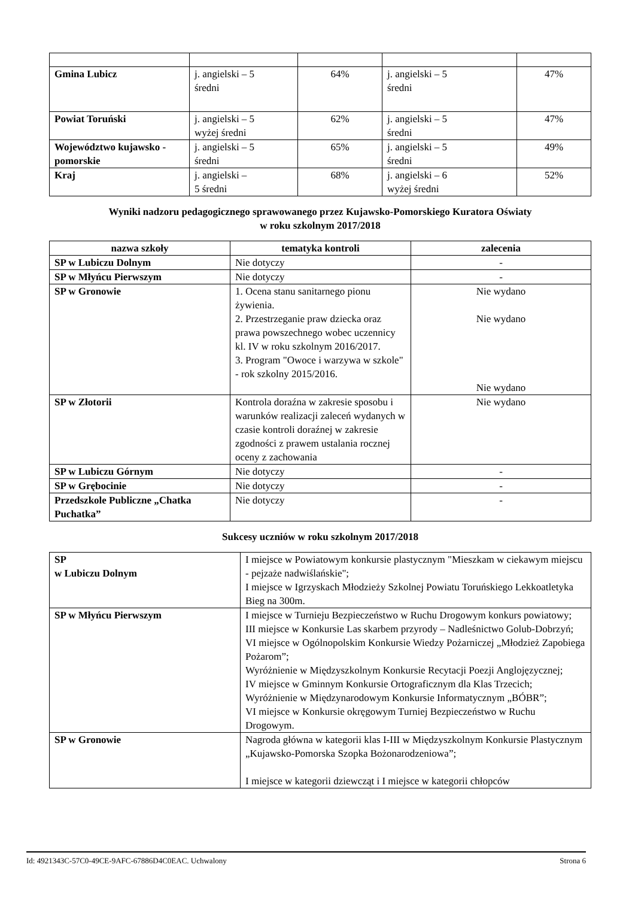| Gmina Lubicz | j. angielski – 5 średni | 64% | j. angielski – 5 średni | 47% |
| Powiat Toruński | j. angielski – 5 wyżej średni | 62% | j. angielski – 5 średni | 47% |
| Województwo kujawsko - pomorskie | j. angielski – 5 średni | 65% | j. angielski – 5 średni | 49% |
| Kraj | j. angielski – 5 średni | 68% | j. angielski – 6 wyżej średni | 52% |
Wyniki nadzoru pedagogicznego sprawowanego przez Kujawsko-Pomorskiego Kuratora Oświaty
w roku szkolnym 2017/2018
| nazwa szkoły | tematyka kontroli | zalecenia |
| --- | --- | --- |
| SP w Lubiczu Dolnym | Nie dotyczy | - |
| SP w Młyńcu Pierwszym | Nie dotyczy | - |
| SP w Gronowie | 1. Ocena stanu sanitarnego pionu żywienia. 2. Przestrzeganie praw dziecka oraz prawa powszechnego wobec uczennicy kl. IV w roku szkolnym 2016/2017. 3. Program "Owoce i warzywa w szkole" - rok szkolny 2015/2016. | Nie wydano Nie wydano Nie wydano |
| SP w Złotorii | Kontrola doraźna w zakresie sposobu i warunków realizacji zaleceń wydanych w czasie kontroli doraźnej w zakresie zgodności z prawem ustalania rocznej oceny z zachowania | Nie wydano |
| SP w Lubiczu Górnym | Nie dotyczy | - |
| SP w Grębocinie | Nie dotyczy | - |
| Przedszkole Publiczne „Chatka Puchatka” | Nie dotyczy | - |
Sukcesy uczniów w roku szkolnym 2017/2018
| SP w Lubiczu Dolnym | I miejsce w Powiatowym konkursie plastycznym "Mieszkam w ciekawym miejscu - pejzaże nadwiślańskie"; I miejsce w Igrzyskach Młodzieży Szkolnej Powiatu Toruńskiego Lekkoatletyka Bieg na 300m. |
| SP w Młyńcu Pierwszym | I miejsce w Turnieju Bezpieczeństwo w Ruchu Drogowym konkurs powiatowy; III miejsce w Konkursie Las skarbem przyrody – Nadleśnictwo Golub-Dobrzyń; VI miejsce w Ogólnopolskim Konkursie Wiedzy Pożarniczej „Młodzież Zapobiega Pożarom”; Wyróżnienie w Międzyszkolnym Konkursie Recytacji Poezji Anglojęzycznej; IV miejsce w Gminnym Konkursie Ortograficznym dla Klas Trzecich; Wyróżnienie w Międzynarodowym Konkursie Informatycznym „BÓBR”; VI miejsce w Konkursie okręgowym Turniej Bezpieczeństwo w Ruchu Drogowym. |
| SP w Gronowie | Nagroda główna w kategorii klas I-III w Międzyszkolnym Konkursie Plastycznym „Kujawsko-Pomorska Szopka Bożonarodzeniowa”; I miejsce w kategorii dziewcząt i I miejsce w kategorii chłopców |
Id: 4921343C-57C0-49CE-9AFC-67886D4C0EAC. Uchwalony Strona 6